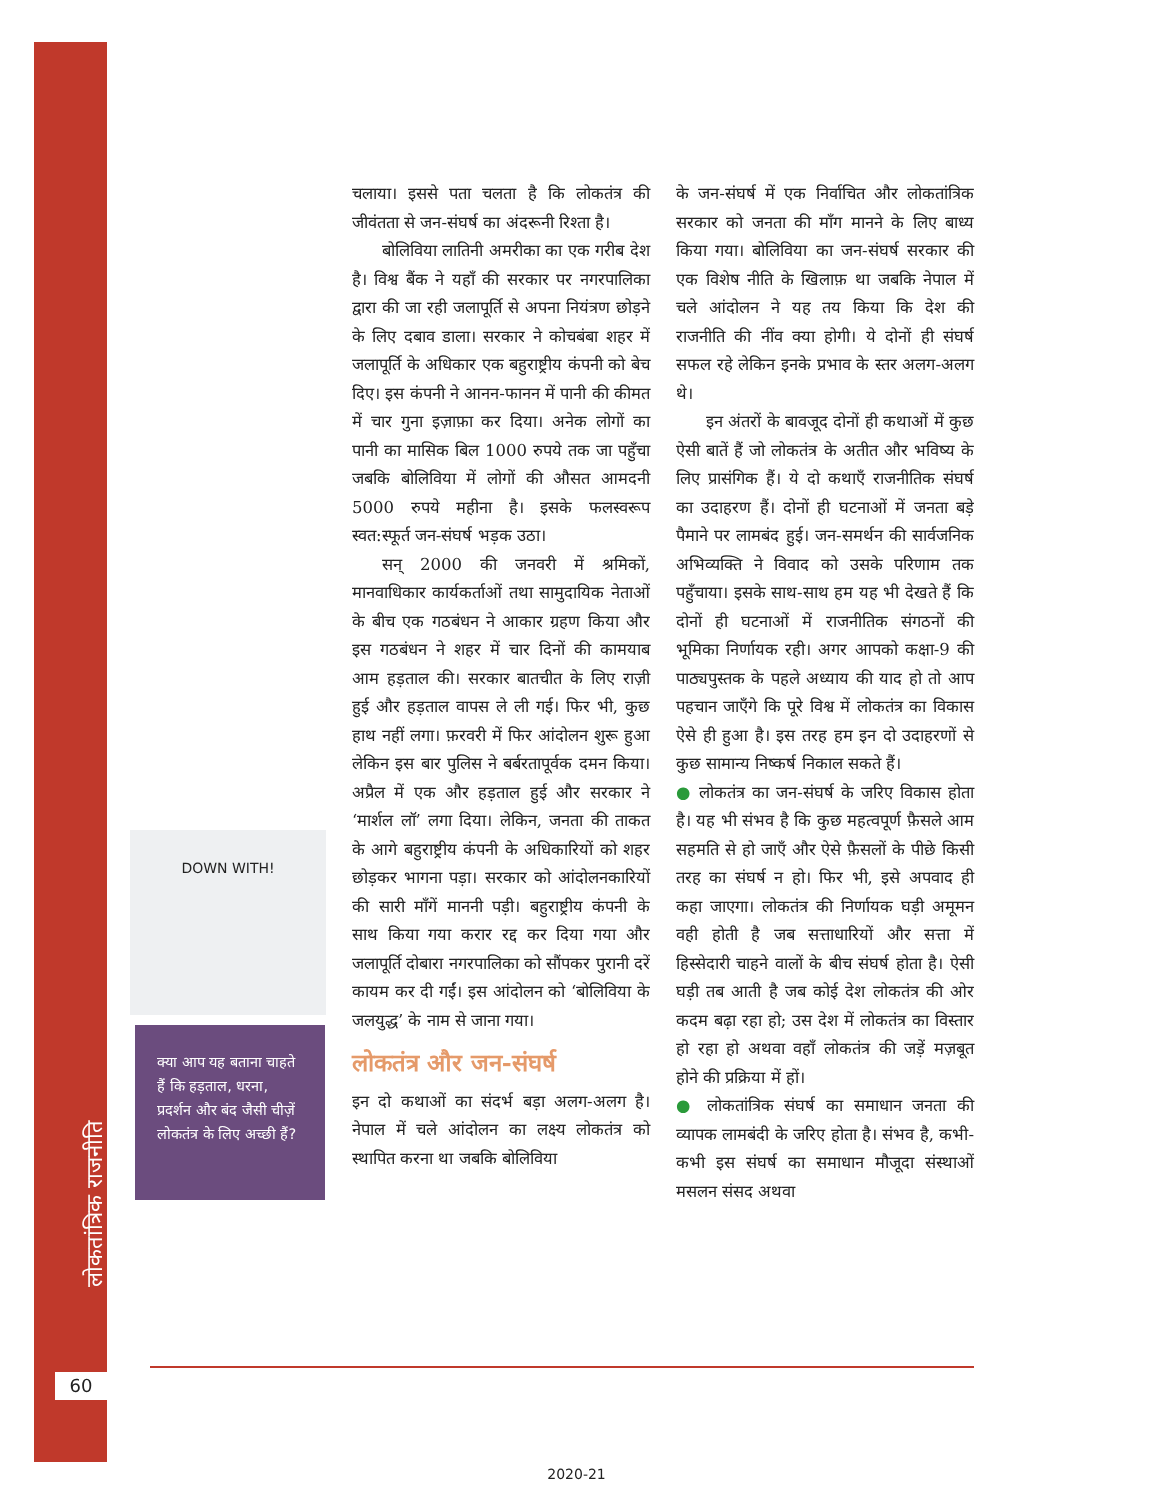लोकतांत्रिक राजनीति
60
DOWN WITH!
क्या आप यह बताना चाहते हैं कि हड़ताल, धरना, प्रदर्शन और बंद जैसी चीज़ें लोकतंत्र के लिए अच्छी हैं?
चलाया। इससे पता चलता है कि लोकतंत्र की जीवंतता से जन-संघर्ष का अंदरूनी रिश्ता है।
बोलिविया लातिनी अमरीका का एक गरीब देश है। विश्व बैंक ने यहाँ की सरकार पर नगरपालिका द्वारा की जा रही जलापूर्ति से अपना नियंत्रण छोड़ने के लिए दबाव डाला। सरकार ने कोचबंबा शहर में जलापूर्ति के अधिकार एक बहुराष्ट्रीय कंपनी को बेच दिए। इस कंपनी ने आनन-फानन में पानी की कीमत में चार गुना इज़ाफ़ा कर दिया। अनेक लोगों का पानी का मासिक बिल 1000 रुपये तक जा पहुँचा जबकि बोलिविया में लोगों की औसत आमदनी 5000 रुपये महीना है। इसके फलस्वरूप स्वत:स्फूर्त जन-संघर्ष भड़क उठा।
सन् 2000 की जनवरी में श्रमिकों, मानवाधिकार कार्यकर्ताओं तथा सामुदायिक नेताओं के बीच एक गठबंधन ने आकार ग्रहण किया और इस गठबंधन ने शहर में चार दिनों की कामयाब आम हड़ताल की। सरकार बातचीत के लिए राज़ी हुई और हड़ताल वापस ले ली गई। फिर भी, कुछ हाथ नहीं लगा। फ़रवरी में फिर आंदोलन शुरू हुआ लेकिन इस बार पुलिस ने बर्बरतापूर्वक दमन किया। अप्रैल में एक और हड़ताल हुई और सरकार ने ‘मार्शल लॉ’ लगा दिया। लेकिन, जनता की ताकत के आगे बहुराष्ट्रीय कंपनी के अधिकारियों को शहर छोड़कर भागना पड़ा। सरकार को आंदोलनकारियों की सारी माँगें माननी पड़ी। बहुराष्ट्रीय कंपनी के साथ किया गया करार रद्द कर दिया गया और जलापूर्ति दोबारा नगरपालिका को सौंपकर पुरानी दरें कायम कर दी गईं। इस आंदोलन को ‘बोलिविया के जलयुद्ध’ के नाम से जाना गया।
लोकतंत्र और जन-संघर्ष
इन दो कथाओं का संदर्भ बड़ा अलग-अलग है। नेपाल में चले आंदोलन का लक्ष्य लोकतंत्र को स्थापित करना था जबकि बोलिविया
के जन-संघर्ष में एक निर्वाचित और लोकतांत्रिक सरकार को जनता की माँग मानने के लिए बाध्य किया गया। बोलिविया का जन-संघर्ष सरकार की एक विशेष नीति के खिलाफ़ था जबकि नेपाल में चले आंदोलन ने यह तय किया कि देश की राजनीति की नींव क्या होगी। ये दोनों ही संघर्ष सफल रहे लेकिन इनके प्रभाव के स्तर अलग-अलग थे।
इन अंतरों के बावजूद दोनों ही कथाओं में कुछ ऐसी बातें हैं जो लोकतंत्र के अतीत और भविष्य के लिए प्रासंगिक हैं। ये दो कथाएँ राजनीतिक संघर्ष का उदाहरण हैं। दोनों ही घटनाओं में जनता बड़े पैमाने पर लामबंद हुई। जन-समर्थन की सार्वजनिक अभिव्यक्ति ने विवाद को उसके परिणाम तक पहुँचाया। इसके साथ-साथ हम यह भी देखते हैं कि दोनों ही घटनाओं में राजनीतिक संगठनों की भूमिका निर्णायक रही। अगर आपको कक्षा-9 की पाठ्यपुस्तक के पहले अध्याय की याद हो तो आप पहचान जाएँगे कि पूरे विश्व में लोकतंत्र का विकास ऐसे ही हुआ है। इस तरह हम इन दो उदाहरणों से कुछ सामान्य निष्कर्ष निकाल सकते हैं।
● लोकतंत्र का जन-संघर्ष के जरिए विकास होता है। यह भी संभव है कि कुछ महत्वपूर्ण फ़ैसले आम सहमति से हो जाएँ और ऐसे फ़ैसलों के पीछे किसी तरह का संघर्ष न हो। फिर भी, इसे अपवाद ही कहा जाएगा। लोकतंत्र की निर्णायक घड़ी अमूमन वही होती है जब सत्ताधारियों और सत्ता में हिस्सेदारी चाहने वालों के बीच संघर्ष होता है। ऐसी घड़ी तब आती है जब कोई देश लोकतंत्र की ओर कदम बढ़ा रहा हो; उस देश में लोकतंत्र का विस्तार हो रहा हो अथवा वहाँ लोकतंत्र की जड़ें मज़बूत होने की प्रक्रिया में हों।
● लोकतांत्रिक संघर्ष का समाधान जनता की व्यापक लामबंदी के जरिए होता है। संभव है, कभी-कभी इस संघर्ष का समाधान मौजूदा संस्थाओं मसलन संसद अथवा
2020-21